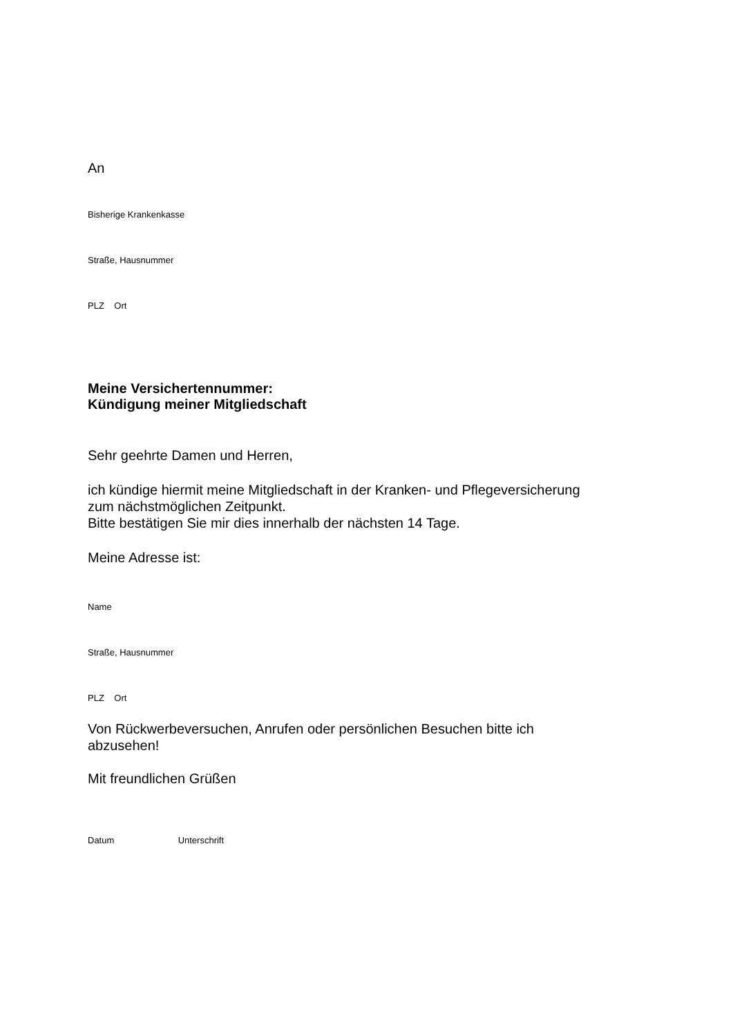An
Bisherige Krankenkasse
Straße, Hausnummer
PLZ Ort
Meine Versichertennummer:
Kündigung meiner Mitgliedschaft
Sehr geehrte Damen und Herren,
ich kündige hiermit meine Mitgliedschaft in der Kranken- und Pflegeversicherung
zum nächstmöglichen Zeitpunkt.
Bitte bestätigen Sie mir dies innerhalb der nächsten 14 Tage.
Meine Adresse ist:
Name
Straße, Hausnummer
PLZ Ort
Von Rückwerbeversuchen, Anrufen oder persönlichen Besuchen bitte ich
abzusehen!
Mit freundlichen Grüßen
Datum Unterschrift